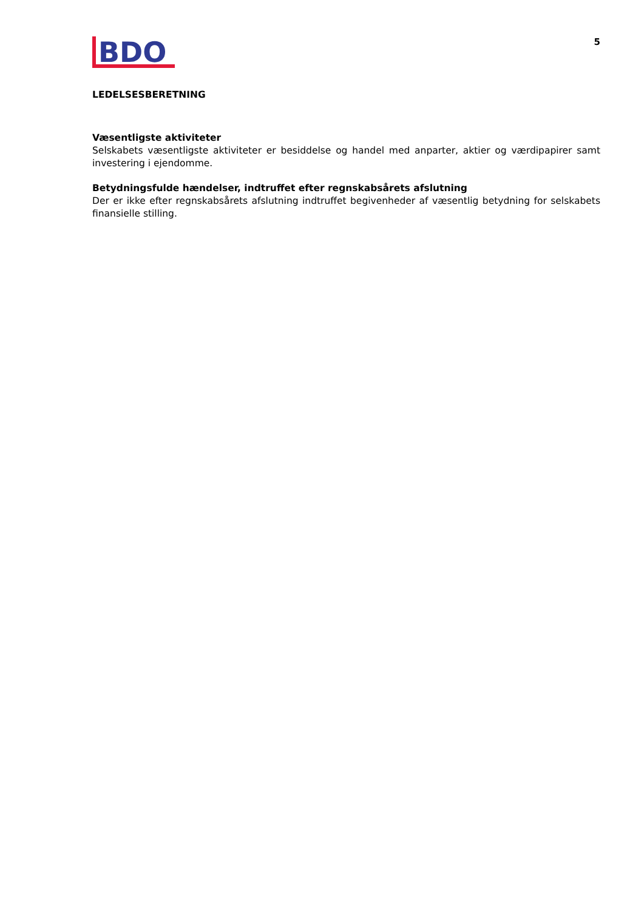BDO
5
LEDELSESBERETNING
Væsentligste aktiviteter
Selskabets væsentligste aktiviteter er besiddelse og handel med anparter, aktier og værdipapirer samt investering i ejendomme.
Betydningsfulde hændelser, indtruffet efter regnskabsårets afslutning
Der er ikke efter regnskabsårets afslutning indtruffet begivenheder af væsentlig betydning for selskabets finansielle stilling.